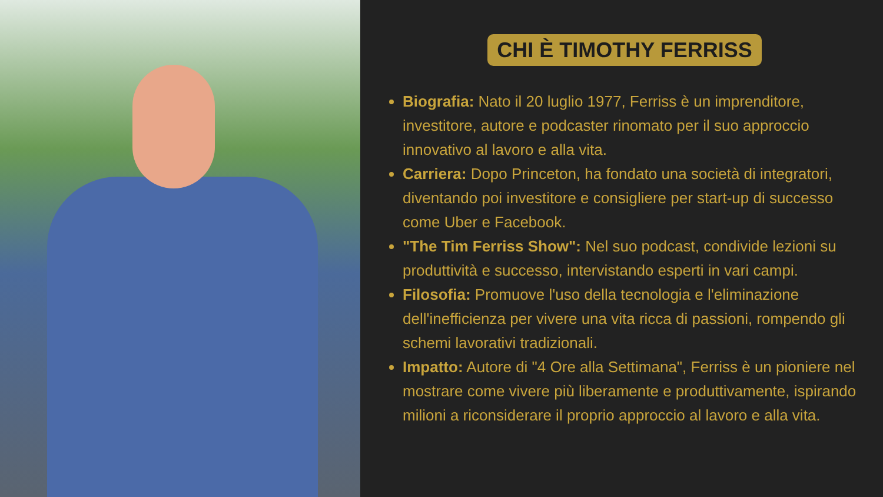CHI È TIMOTHY FERRISS
Biografia: Nato il 20 luglio 1977, Ferriss è un imprenditore, investitore, autore e podcaster rinomato per il suo approccio innovativo al lavoro e alla vita.
Carriera: Dopo Princeton, ha fondato una società di integratori, diventando poi investitore e consigliere per start-up di successo come Uber e Facebook.
"The Tim Ferriss Show": Nel suo podcast, condivide lezioni su produttività e successo, intervistando esperti in vari campi.
Filosofia: Promuove l'uso della tecnologia e l'eliminazione dell'inefficienza per vivere una vita ricca di passioni, rompendo gli schemi lavorativi tradizionali.
Impatto: Autore di "4 Ore alla Settimana", Ferriss è un pioniere nel mostrare come vivere più liberamente e produttivamente, ispirando milioni a riconsiderare il proprio approccio al lavoro e alla vita.